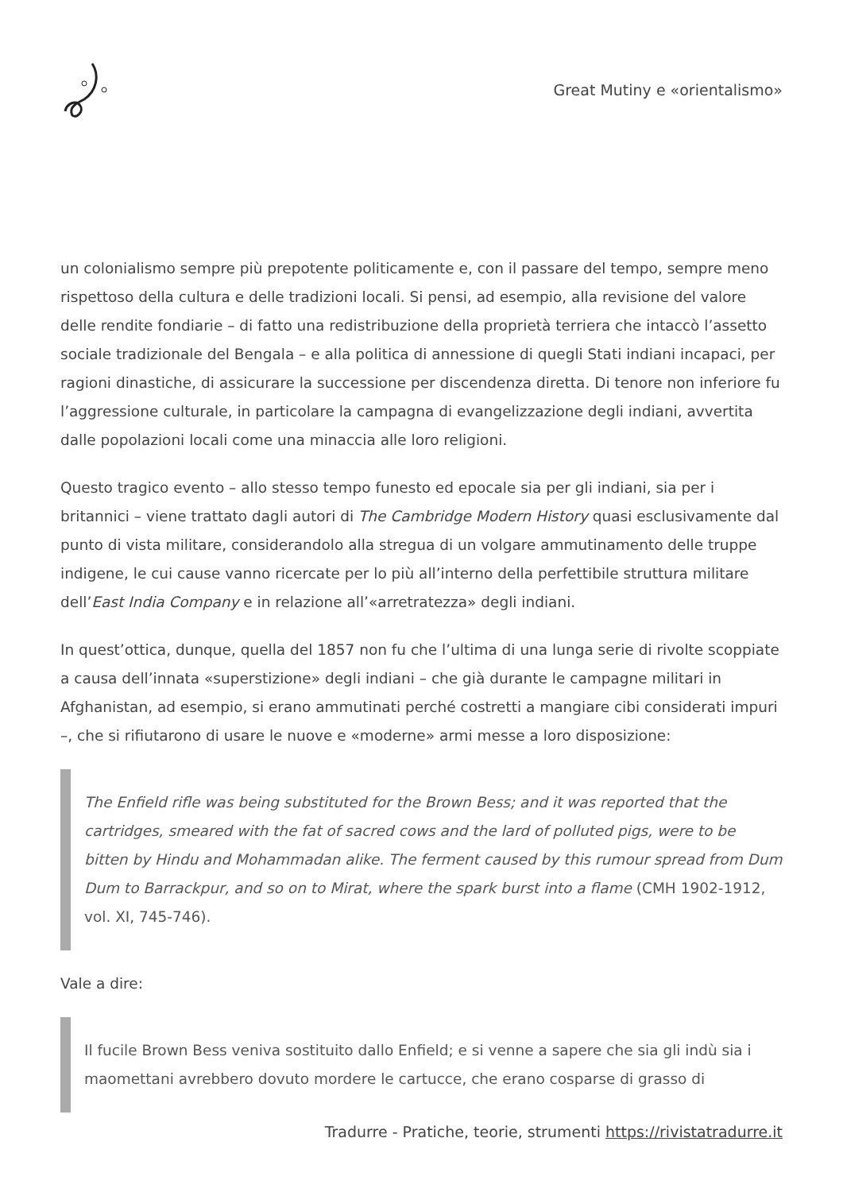Great Mutiny e «orientalismo»
un colonialismo sempre più prepotente politicamente e, con il passare del tempo, sempre meno rispettoso della cultura e delle tradizioni locali. Si pensi, ad esempio, alla revisione del valore delle rendite fondiarie – di fatto una redistribuzione della proprietà terriera che intaccò l’assetto sociale tradizionale del Bengala – e alla politica di annessione di quegli Stati indiani incapaci, per ragioni dinastiche, di assicurare la successione per discendenza diretta. Di tenore non inferiore fu l’aggressione culturale, in particolare la campagna di evangelizzazione degli indiani, avvertita dalle popolazioni locali come una minaccia alle loro religioni.
Questo tragico evento – allo stesso tempo funesto ed epocale sia per gli indiani, sia per i britannici – viene trattato dagli autori di The Cambridge Modern History quasi esclusivamente dal punto di vista militare, considerandolo alla stregua di un volgare ammutinamento delle truppe indigene, le cui cause vanno ricercate per lo più all’interno della perfettibile struttura militare dell’East India Company e in relazione all’«arretratezza» degli indiani.
In quest’ottica, dunque, quella del 1857 non fu che l’ultima di una lunga serie di rivolte scoppiate a causa dell’innata «superstizione» degli indiani – che già durante le campagne militari in Afghanistan, ad esempio, si erano ammutinati perché costretti a mangiare cibi considerati impuri –, che si rifiutarono di usare le nuove e «moderne» armi messe a loro disposizione:
The Enfield rifle was being substituted for the Brown Bess; and it was reported that the cartridges, smeared with the fat of sacred cows and the lard of polluted pigs, were to be bitten by Hindu and Mohammadan alike. The ferment caused by this rumour spread from Dum Dum to Barrackpur, and so on to Mirat, where the spark burst into a flame (CMH 1902-1912, vol. XI, 745-746).
Vale a dire:
Il fucile Brown Bess veniva sostituito dallo Enfield; e si venne a sapere che sia gli indù sia i maomettani avrebbero dovuto mordere le cartucce, che erano cosparse di grasso di
Tradurre - Pratiche, teorie, strumenti https://rivistatradurre.it